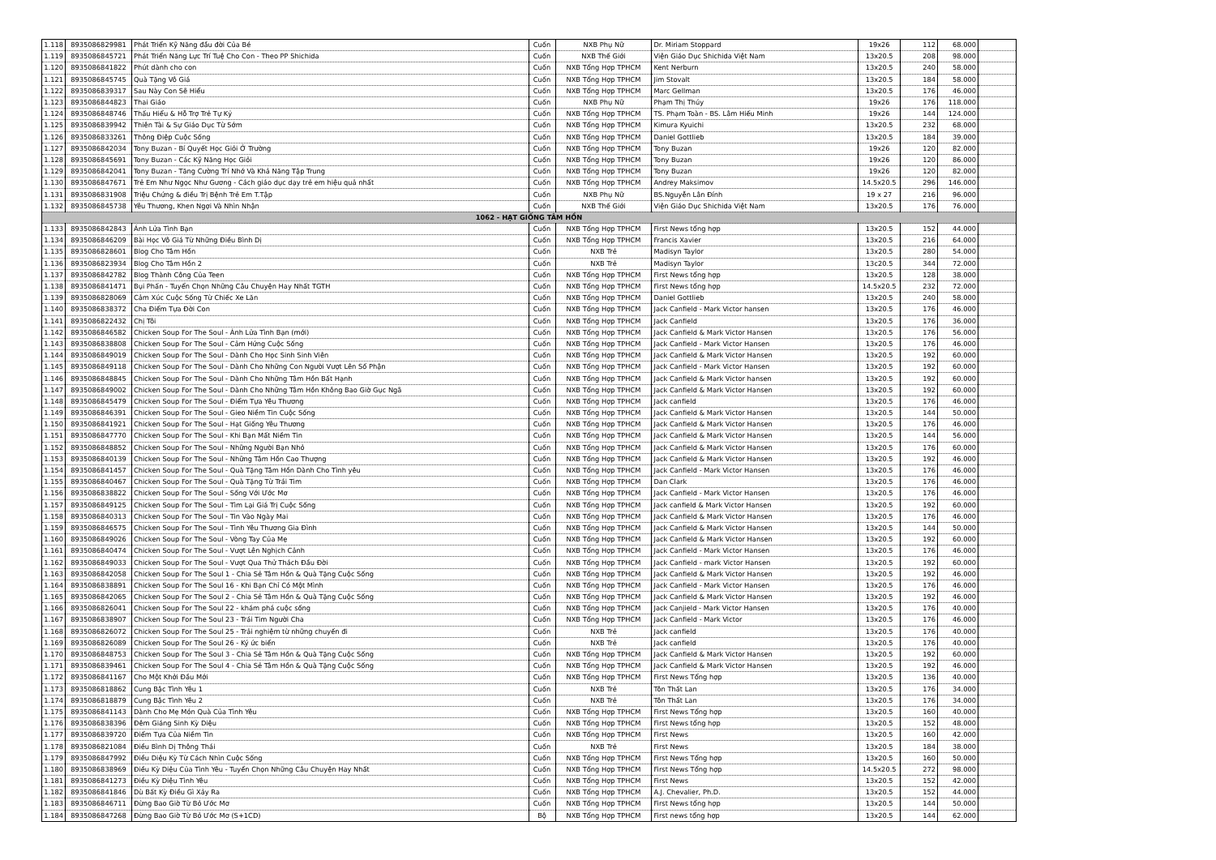| 1.118 | 8935086829981 | Phát Triển Kỹ Năng đầu đời Của Bé | Cuốn | NXB Phụ Nữ | Dr. Miriam Stoppard | 19x26 | 112 | 68.000 | |
| 1.119 | 8935086845721 | Phát Triển Năng Lực Trí Tuệ Cho Con - Theo PP Shichida | Cuốn | NXB Thế Giới | Viện Giáo Dục Shichida Việt Nam | 13x20.5 | 208 | 98.000 | |
| 1.120 | 8935086841822 | Phút dành cho con | Cuốn | NXB Tổng Hợp TPHCM | Kent Nerburn | 13x20.5 | 240 | 58.000 | |
| 1.121 | 8935086845745 | Quà Tặng Vô Giá | Cuốn | NXB Tổng Hợp TPHCM | Jim Stovalt | 13x20.5 | 184 | 58.000 | |
| 1.122 | 8935086839317 | Sau Này Con Sẽ Hiểu | Cuốn | NXB Tổng Hợp TPHCM | Marc Gellman | 13x20.5 | 176 | 46.000 | |
| 1.123 | 8935086844823 | Thai Giáo | Cuốn | NXB Phụ Nữ | Phạm Thị Thúy | 19x26 | 176 | 118.000 | |
| 1.124 | 8935086848746 | Thấu Hiểu & Hỗ Trợ Trẻ Tự Kỷ | Cuốn | NXB Tổng Hợp TPHCM | TS. Phạm Toàn - BS. Lâm Hiếu Minh | 19x26 | 144 | 124.000 | |
| 1.125 | 8935086839942 | Thiên Tài & Sự Giáo Dục Từ Sớm | Cuốn | NXB Tổng Hợp TPHCM | Kimura Kyuichi | 13x20.5 | 232 | 68.000 | |
| 1.126 | 8935086833261 | Thông Điệp Cuộc Sống | Cuốn | NXB Tổng Hợp TPHCM | Daniel Gottlieb | 13x20.5 | 184 | 39.000 | |
| 1.127 | 8935086842034 | Tony Buzan - Bí Quyết Học Giỏi Ở Trường | Cuốn | NXB Tổng Hợp TPHCM | Tony Buzan | 19x26 | 120 | 82.000 | |
| 1.128 | 8935086845691 | Tony Buzan - Các Kỹ Năng Học Giỏi | Cuốn | NXB Tổng Hợp TPHCM | Tony Buzan | 19x26 | 120 | 86.000 | |
| 1.129 | 8935086842041 | Tony Buzan - Tăng Cường Trí Nhớ Và Khả Năng Tập Trung | Cuốn | NXB Tổng Hợp TPHCM | Tony Buzan | 19x26 | 120 | 82.000 | |
| 1.130 | 8935086847671 | Trẻ Em Như Ngọc Như Gương - Cách giáo dục dạy trẻ em hiệu quả nhất | Cuốn | NXB Tổng Hợp TPHCM | Andrey Maksimov | 14.5x20.5 | 296 | 146.000 | |
| 1.131 | 8935086831908 | Triệu Chứng & điều Trị Bệnh Trẻ Em T.Tập | Cuốn | NXB Phụ Nữ | BS.Nguyễn Lân Đính | 19 x 27 | 216 | 96.000 | |
| 1.132 | 8935086845738 | Yêu Thương, Khen Ngợi Và Nhìn Nhận | Cuốn | NXB Thế Giới | Viện Giáo Dục Shichida Việt Nam | 13x20.5 | 176 | 76.000 | |
| 1062 - HẠT GIỐNG TÂM HỒN | | | | | | | | | |
| 1.133 | 8935086842843 | Ánh Lửa Tình Bạn | Cuốn | NXB Tổng Hợp TPHCM | First News tổng hợp | 13x20.5 | 152 | 44.000 | |
| 1.134 | 8935086846209 | Bài Học Vô Giá Từ Những Điều Bình Dị | Cuốn | NXB Tổng Hợp TPHCM | Francis Xavier | 13x20.5 | 216 | 64.000 | |
| 1.135 | 8935086828601 | Blog Cho Tâm Hồn | Cuốn | NXB Trẻ | Madisyn Taylor | 13x20.5 | 280 | 54.000 | |
| 1.136 | 8935086823934 | Blog Cho Tâm Hồn 2 | Cuốn | NXB Trẻ | Madisyn Taylor | 13c20.5 | 344 | 72.000 | |
| 1.137 | 8935086842782 | Blog Thành Công Của Teen | Cuốn | NXB Tổng Hợp TPHCM | First News tổng hợp | 13x20.5 | 128 | 38.000 | |
| 1.138 | 8935086841471 | Bụi Phấn - Tuyển Chọn Những Câu Chuyện Hay Nhất TGTH | Cuốn | NXB Tổng Hợp TPHCM | First News tổng hợp | 14.5x20.5 | 232 | 72.000 | |
| 1.139 | 8935086828069 | Cảm Xúc Cuộc Sống Từ Chiếc Xe Lăn | Cuốn | NXB Tổng Hợp TPHCM | Daniel Gottlieb | 13x20.5 | 240 | 58.000 | |
| 1.140 | 8935086838372 | Cha Điểm Tựa Đời Con | Cuốn | NXB Tổng Hợp TPHCM | Jack Canfield - Mark Victor hansen | 13x20.5 | 176 | 46.000 | |
| 1.141 | 8935086822432 | Chị Tôi | Cuốn | NXB Tổng Hợp TPHCM | Jack Canfield | 13x20.5 | 176 | 36.000 | |
| 1.142 | 8935086846582 | Chicken Soup For The Soul - Ánh Lửa Tình Bạn (mới) | Cuốn | NXB Tổng Hợp TPHCM | Jack Canfield & Mark Victor Hansen | 13x20.5 | 176 | 56.000 | |
| 1.143 | 8935086838808 | Chicken Soup For The Soul - Cảm Hứng Cuộc Sống | Cuốn | NXB Tổng Hợp TPHCM | Jack Canfield - Mark Victor Hansen | 13x20.5 | 176 | 46.000 | |
| 1.144 | 8935086849019 | Chicken Soup For The Soul - Dành Cho Học Sinh Sinh Viên | Cuốn | NXB Tổng Hợp TPHCM | Jack Canfield & Mark Victor Hansen | 13x20.5 | 192 | 60.000 | |
| 1.145 | 8935086849118 | Chicken Soup For The Soul - Dành Cho Những Con Người Vượt Lên Số Phận | Cuốn | NXB Tổng Hợp TPHCM | Jack Canfield - Mark Victor Hansen | 13x20.5 | 192 | 60.000 | |
| 1.146 | 8935086848845 | Chicken Soup For The Soul - Dành Cho Những Tâm Hồn Bất Hạnh | Cuốn | NXB Tổng Hợp TPHCM | Jack Canfield & Mark Victor hansen | 13x20.5 | 192 | 60.000 | |
| 1.147 | 8935086849002 | Chicken Soup For The Soul - Dành Cho Những Tâm Hồn Không Bao Giờ Gục Ngã | Cuốn | NXB Tổng Hợp TPHCM | Jack Canfield & Mark Victor Hansen | 13x20.5 | 192 | 60.000 | |
| 1.148 | 8935086845479 | Chicken Soup For The Soul - Điểm Tựa Yêu Thương | Cuốn | NXB Tổng Hợp TPHCM | Jack canfield | 13x20.5 | 176 | 46.000 | |
| 1.149 | 8935086846391 | Chicken Soup For The Soul - Gieo Niềm Tin Cuộc Sống | Cuốn | NXB Tổng Hợp TPHCM | Jack Canfield & Mark Victor Hansen | 13x20.5 | 144 | 50.000 | |
| 1.150 | 8935086841921 | Chicken Soup For The Soul - Hạt Giống Yêu Thương | Cuốn | NXB Tổng Hợp TPHCM | Jack Canfield & Mark Victor Hansen | 13x20.5 | 176 | 46.000 | |
| 1.151 | 8935086847770 | Chicken Soup For The Soul - Khi Bạn Mất Niềm Tin | Cuốn | NXB Tổng Hợp TPHCM | Jack Canfield & Mark Victor Hansen | 13x20.5 | 144 | 56.000 | |
| 1.152 | 8935086848852 | Chicken Soup For The Soul - Những Người Bạn Nhỏ | Cuốn | NXB Tổng Hợp TPHCM | Jack Canfield & Mark Victor Hansen | 13x20.5 | 176 | 60.000 | |
| 1.153 | 8935086840139 | Chicken Soup For The Soul - Những Tâm Hồn Cao Thượng | Cuốn | NXB Tổng Hợp TPHCM | Jack Canfield & Mark Victor Hansen | 13x20.5 | 192 | 46.000 | |
| 1.154 | 8935086841457 | Chicken Soup For The Soul - Quà Tặng Tâm Hồn Dành Cho Tình yêu | Cuốn | NXB Tổng Hợp TPHCM | Jack Canfield - Mark Victor Hansen | 13x20.5 | 176 | 46.000 | |
| 1.155 | 8935086840467 | Chicken Soup For The Soul - Quà Tặng Từ Trái Tim | Cuốn | NXB Tổng Hợp TPHCM | Dan Clark | 13x20.5 | 176 | 46.000 | |
| 1.156 | 8935086838822 | Chicken Soup For The Soul - Sống Với Ước Mơ | Cuốn | NXB Tổng Hợp TPHCM | Jack Canfield - Mark Victor Hansen | 13x20.5 | 176 | 46.000 | |
| 1.157 | 8935086849125 | Chicken Soup For The Soul - Tìm Lại Giá Trị Cuộc Sống | Cuốn | NXB Tổng Hợp TPHCM | Jack canfield & Mark Victor Hansen | 13x20.5 | 192 | 60.000 | |
| 1.158 | 8935086840313 | Chicken Soup For The Soul - Tin Vào Ngày Mai | Cuốn | NXB Tổng Hợp TPHCM | Jack Canfield & Mark Victor Hansen | 13x20.5 | 176 | 46.000 | |
| 1.159 | 8935086846575 | Chicken Soup For The Soul - Tình Yêu Thương Gia Đình | Cuốn | NXB Tổng Hợp TPHCM | Jack Canfield & Mark Victor Hansen | 13x20.5 | 144 | 50.000 | |
| 1.160 | 8935086849026 | Chicken Soup For The Soul - Vòng Tay Của Mẹ | Cuốn | NXB Tổng Hợp TPHCM | Jack Canfield & Mark Victor Hansen | 13x20.5 | 192 | 60.000 | |
| 1.161 | 8935086840474 | Chicken Soup For The Soul - Vượt Lên Nghịch Cảnh | Cuốn | NXB Tổng Hợp TPHCM | Jack Canfield - Mark Victor Hansen | 13x20.5 | 176 | 46.000 | |
| 1.162 | 8935086849033 | Chicken Soup For The Soul - Vượt Qua Thử Thách Đầu Đời | Cuốn | NXB Tổng Hợp TPHCM | Jack Canfield - mark Victor Hansen | 13x20.5 | 192 | 60.000 | |
| 1.163 | 8935086842058 | Chicken Soup For The Soul 1 - Chia Sẻ Tâm Hồn & Quà Tặng Cuộc Sống | Cuốn | NXB Tổng Hợp TPHCM | Jack Canfield & Mark Victor Hansen | 13x20.5 | 192 | 46.000 | |
| 1.164 | 8935086838891 | Chicken Soup For The Soul 16 - Khi Bạn Chỉ Có Một Mình | Cuốn | NXB Tổng Hợp TPHCM | Jack Canfield - Mark Victor Hansen | 13x20.5 | 176 | 46.000 | |
| 1.165 | 8935086842065 | Chicken Soup For The Soul 2 - Chia Sẻ Tâm Hồn & Quà Tặng Cuộc Sống | Cuốn | NXB Tổng Hợp TPHCM | Jack Canfield & Mark Victor Hansen | 13x20.5 | 192 | 46.000 | |
| 1.166 | 8935086826041 | Chicken Soup For The Soul 22 - khám phá cuộc sống | Cuốn | NXB Tổng Hợp TPHCM | Jack Canjield - Mark Victor Hansen | 13x20.5 | 176 | 40.000 | |
| 1.167 | 8935086838907 | Chicken Soup For The Soul 23 - Trái Tim Người Cha | Cuốn | NXB Tổng Hợp TPHCM | Jack Canfield - Mark Victor | 13x20.5 | 176 | 46.000 | |
| 1.168 | 8935086826072 | Chicken Soup For The Soul 25 - Trải nghiệm từ những chuyến đi | Cuốn | NXB Trẻ | Jack canfield | 13x20.5 | 176 | 40.000 | |
| 1.169 | 8935086826089 | Chicken Soup For The Soul 26 - Ký ức biển | Cuốn | NXB Trẻ | Jack canfield | 13x20.5 | 176 | 40.000 | |
| 1.170 | 8935086848753 | Chicken Soup For The Soul 3 - Chia Sẻ Tâm Hồn & Quà Tặng Cuộc Sống | Cuốn | NXB Tổng Hợp TPHCM | Jack Canfield & Mark Victor Hansen | 13x20.5 | 192 | 60.000 | |
| 1.171 | 8935086839461 | Chicken Soup For The Soul 4 - Chia Sẻ Tâm Hồn & Quà Tặng Cuộc Sống | Cuốn | NXB Tổng Hợp TPHCM | Jack Canfield & Mark Victor Hansen | 13x20.5 | 192 | 46.000 | |
| 1.172 | 8935086841167 | Cho Một Khởi Đầu Mới | Cuốn | NXB Tổng Hợp TPHCM | First News Tổng hợp | 13x20.5 | 136 | 40.000 | |
| 1.173 | 8935086818862 | Cung Bậc Tình Yêu 1 | Cuốn | NXB Trẻ | Tôn Thất Lan | 13x20.5 | 176 | 34.000 | |
| 1.174 | 8935086818879 | Cung Bậc Tình Yêu 2 | Cuốn | NXB Trẻ | Tôn Thất Lan | 13x20.5 | 176 | 34.000 | |
| 1.175 | 8935086841143 | Dành Cho Mẹ Món Quà Của Tình Yêu | Cuốn | NXB Tổng Hợp TPHCM | First News Tổng hợp | 13x20.5 | 160 | 40.000 | |
| 1.176 | 8935086838396 | Đêm Giáng Sinh Kỳ Diệu | Cuốn | NXB Tổng Hợp TPHCM | First News tổng hợp | 13x20.5 | 152 | 48.000 | |
| 1.177 | 8935086839720 | Điểm Tựa Của Niềm Tin | Cuốn | NXB Tổng Hợp TPHCM | First News | 13x20.5 | 160 | 42.000 | |
| 1.178 | 8935086821084 | Điều Bình Dị Thông Thái | Cuốn | NXB Trẻ | First News | 13x20.5 | 184 | 38.000 | |
| 1.179 | 8935086847992 | Điều Diệu Kỳ Từ Cách Nhìn Cuộc Sống | Cuốn | NXB Tổng Hợp TPHCM | First News Tổng hợp | 13x20.5 | 160 | 50.000 | |
| 1.180 | 8935086838969 | Điều Kỳ Diệu Của Tình Yêu - Tuyển Chọn Những Câu Chuyện Hay Nhất | Cuốn | NXB Tổng Hợp TPHCM | First News Tổng hợp | 14.5x20.5 | 272 | 98.000 | |
| 1.181 | 8935086841273 | Điều Kỳ Diệu Tình Yêu | Cuốn | NXB Tổng Hợp TPHCM | First News | 13x20.5 | 152 | 42.000 | |
| 1.182 | 8935086841846 | Dù Bất Kỳ Điều Gì Xảy Ra | Cuốn | NXB Tổng Hợp TPHCM | A.J. Chevalier, Ph.D. | 13x20.5 | 152 | 44.000 | |
| 1.183 | 8935086846711 | Đừng Bao Giờ Từ Bỏ Ước Mơ | Cuốn | NXB Tổng Hợp TPHCM | First News tổng hợp | 13x20.5 | 144 | 50.000 | |
| 1.184 | 8935086847268 | Đừng Bao Giờ Từ Bỏ Ước Mơ (S+1CD) | Bộ | NXB Tổng Hợp TPHCM | First news tổng hợp | 13x20.5 | 144 | 62.000 | |